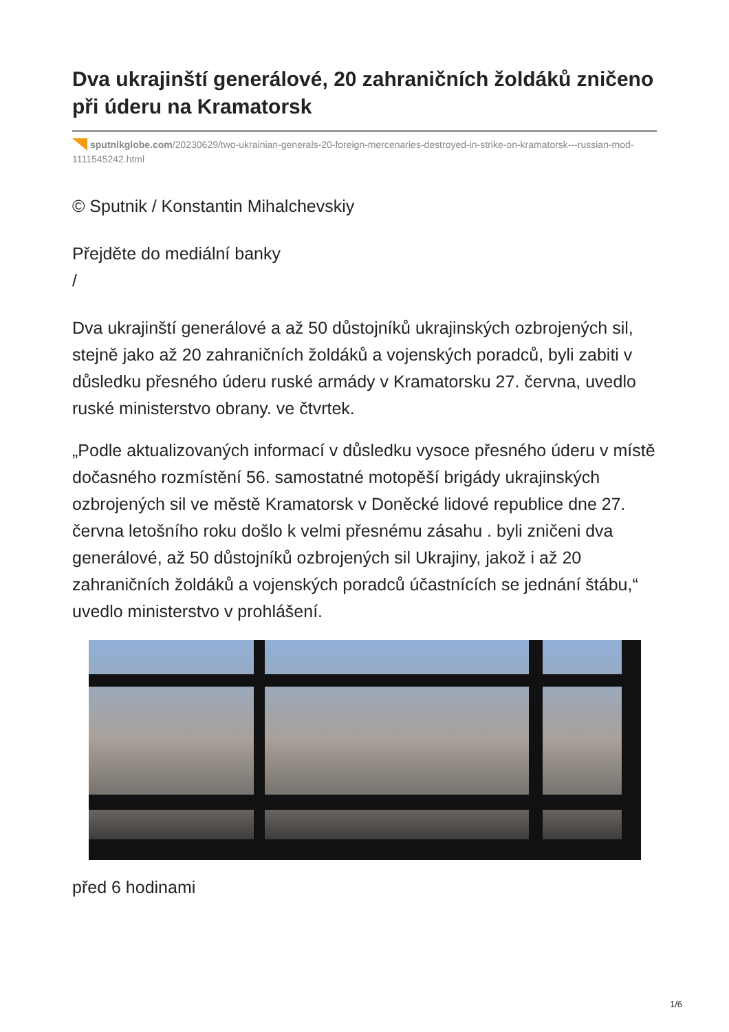Dva ukrajinští generálové, 20 zahraničních žoldáků zničeno při úderu na Kramatorsk
sputnikglobe.com/20230629/two-ukrainian-generals-20-foreign-mercenaries-destroyed-in-strike-on-kramatorsk---russian-mod-1111545242.html
© Sputnik / Konstantin Mihalchevskiy
Přejděte do mediální banky
/
Dva ukrajinští generálové a až 50 důstojníků ukrajinských ozbrojených sil, stejně jako až 20 zahraničních žoldáků a vojenských poradců, byli zabiti v důsledku přesného úderu ruské armády v Kramatorsku 27. června, uvedlo ruské ministerstvo obrany. ve čtvrtek.
„Podle aktualizovaných informací v důsledku vysoce přesného úderu v místě dočasného rozmístění 56. samostatné motopěší brigády ukrajinských ozbrojených sil ve městě Kramatorsk v Doněcké lidové republice dne 27. června letošního roku došlo k velmi přesnému zásahu . byli zničeni dva generálové, až 50 důstojníků ozbrojených sil Ukrajiny, jakož i až 20 zahraničních žoldáků a vojenských poradců účastnících se jednání štábu,“ uvedlo ministerstvo v prohlášení.
před 6 hodinami
1/6